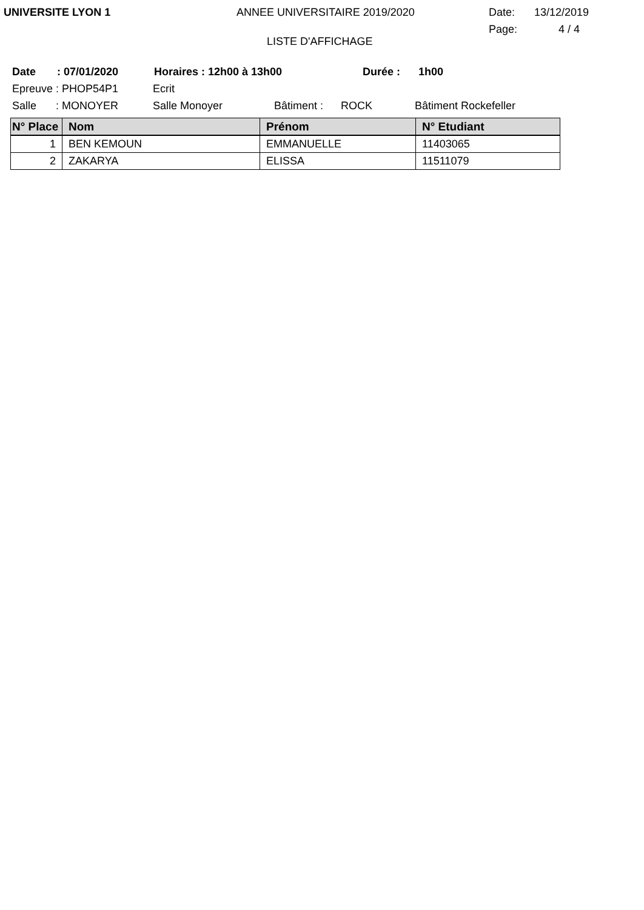UNIVERSITE LYON 1 ANNEE UNIVERSITAIRE 2019/2020 Date: 13/12/2019
Page: 4 / 4
LISTE D'AFFICHAGE
Date: 07/01/2020 Horaires : 12h00 à 13h00 Durée : 1h00
Epreuve : PHOP54P1 Ecrit
Salle: MONOYER Salle Monoyer Bâtiment : ROCK Bâtiment Rockefeller
| N° Place | Nom | Prénom | N° Etudiant |
| --- | --- | --- | --- |
| 1 | BEN KEMOUN | EMMANUELLE | 11403065 |
| 2 | ZAKARYA | ELISSA | 11511079 |